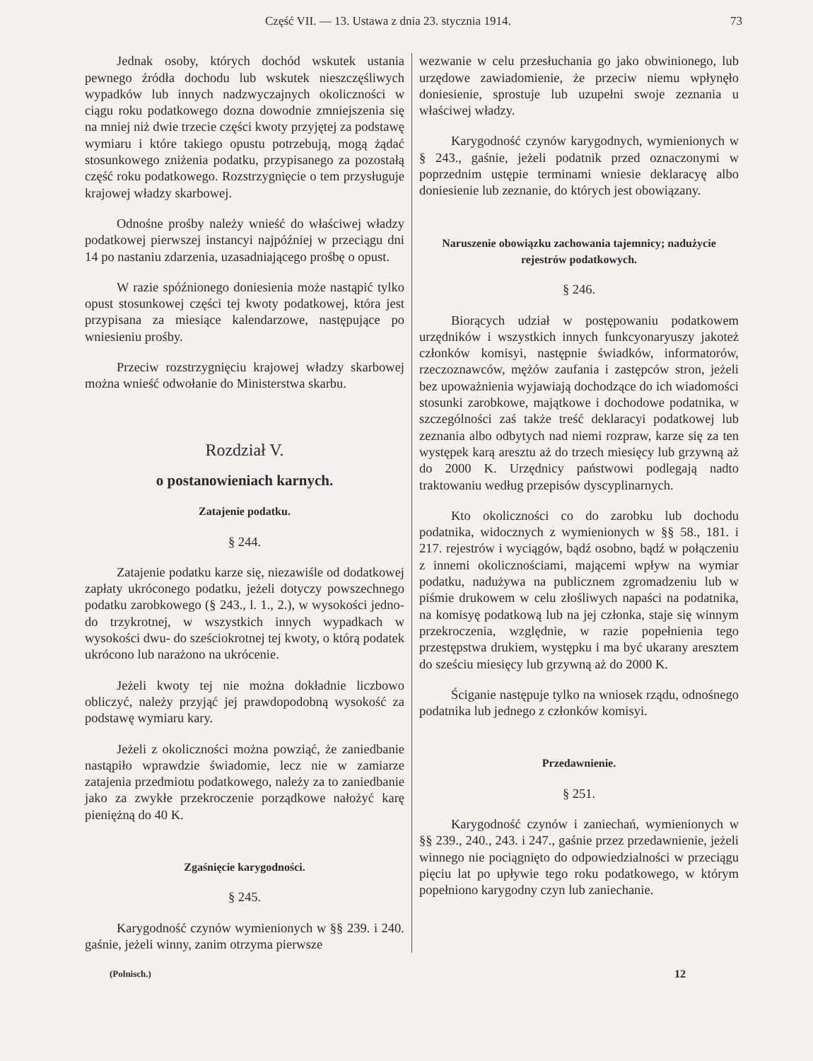Część VII. — 13. Ustawa z dnia 23. stycznia 1914. 73
Jednak osoby, których dochód wskutek ustania pewnego źródła dochodu lub wskutek nieszczęśliwych wypadków lub innych nadzwyczajnych okoliczności w ciągu roku podatkowego dozna dowodnie zmniejszenia się na mniej niż dwie trzecie części kwoty przyjętej za podstawę wymiaru i które takiego opustu potrzebują, mogą żądać stosunkowego zniżenia podatku, przypisanego za pozostałą część roku podatkowego. Rozstrzygnięcie o tem przysługuje krajowej władzy skarbowej.
Odnośne prośby należy wnieść do właściwej władzy podatkowej pierwszej instancyi najpóźniej w przeciągu dni 14 po nastaniu zdarzenia, uzasadniającego prośbę o opust.
W razie spóźnionego doniesienia może nastąpić tylko opust stosunkowej części tej kwoty podatkowej, która jest przypisana za miesiące kalendarzowe, następujące po wniesieniu prośby.
Przeciw rozstrzygnięciu krajowej władzy skarbowej można wnieść odwołanie do Ministerstwa skarbu.
Rozdział V.
o postanowieniach karnych.
Zatajenie podatku.
§ 244.
Zatajenie podatku karze się, niezawiśle od dodatkowej zapłaty ukróconego podatku, jeżeli dotyczy powszechnego podatku zarobkowego (§ 243., l. 1., 2.), w wysokości jedno- do trzykrotnej, w wszystkich innych wypadkach w wysokości dwu- do sześciokrotnej tej kwoty, o którą podatek ukrócono lub narażono na ukrócenie.
Jeżeli kwoty tej nie można dokładnie liczbowo obliczyć, należy przyjąć jej prawdopodobną wysokość za podstawę wymiaru kary.
Jeżeli z okoliczności można powziąć, że zaniedbanie nastąpiło wprawdzie świadomie, lecz nie w zamiarze zatajenia przedmiotu podatkowego, należy za to zaniedbanie jako za zwykłe przekroczenie porządkowe nałożyć karę pieniężną do 40 K.
Zgaśnięcie karygodności.
§ 245.
Karygodność czynów wymienionych w §§ 239. i 240. gaśnie, jeżeli winny, zanim otrzyma pierwsze
wezwanie w celu przesłuchania go jako obwinionego, lub urzędowe zawiadomienie, że przeciw niemu wpłynęło doniesienie, sprostuje lub uzupełni swoje zeznania u właściwej władzy.
Karygodność czynów karygodnych, wymienionych w § 243., gaśnie, jeżeli podatnik przed oznaczonymi w poprzednim ustępie terminami wniesie deklaracyę albo doniesienie lub zeznanie, do których jest obowiązany.
Naruszenie obowiązku zachowania tajemnicy; nadużycie rejestrów podatkowych.
§ 246.
Biorących udział w postępowaniu podatkowem urzędników i wszystkich innych funkcyonaryuszy jakoteż członków komisyi, następnie świadków, informatorów, rzeczoznawców, mężów zaufania i zastępców stron, jeżeli bez upoważnienia wyjawiają dochodzące do ich wiadomości stosunki zarobkowe, majątkowe i dochodowe podatnika, w szczególności zaś także treść deklaracyi podatkowej lub zeznania albo odbytych nad niemi rozpraw, karze się za ten występek karą aresztu aż do trzech miesięcy lub grzywną aż do 2000 K. Urzędnicy państwowi podlegają nadto traktowaniu według przepisów dyscyplinarnych.
Kto okoliczności co do zarobku lub dochodu podatnika, widocznych z wymienionych w §§ 58., 181. i 217. rejestrów i wyciągów, bądź osobno, bądź w połączeniu z innemi okolicznościami, mającemi wpływ na wymiar podatku, nadużywa na publicznem zgromadzeniu lub w piśmie drukowem w celu złośliwych napaści na podatnika, na komisyę podatkową lub na jej członka, staje się winnym przekroczenia, względnie, w razie popełnienia tego przestępstwa drukiem, występku i ma być ukarany aresztem do sześciu miesięcy lub grzywną aż do 2000 K.
Ściganie następuje tylko na wniosek rządu, odnośnego podatnika lub jednego z członków komisyi.
Przedawnienie.
§ 251.
Karygodność czynów i zaniechań, wymienionych w §§ 239., 240., 243. i 247., gaśnie przez przedawnienie, jeżeli winnego nie pociągnięto do odpowiedzialności w przeciągu pięciu lat po upływie tego roku podatkowego, w którym popełniono karygodny czyn lub zaniechanie.
(Polnisch.) 12